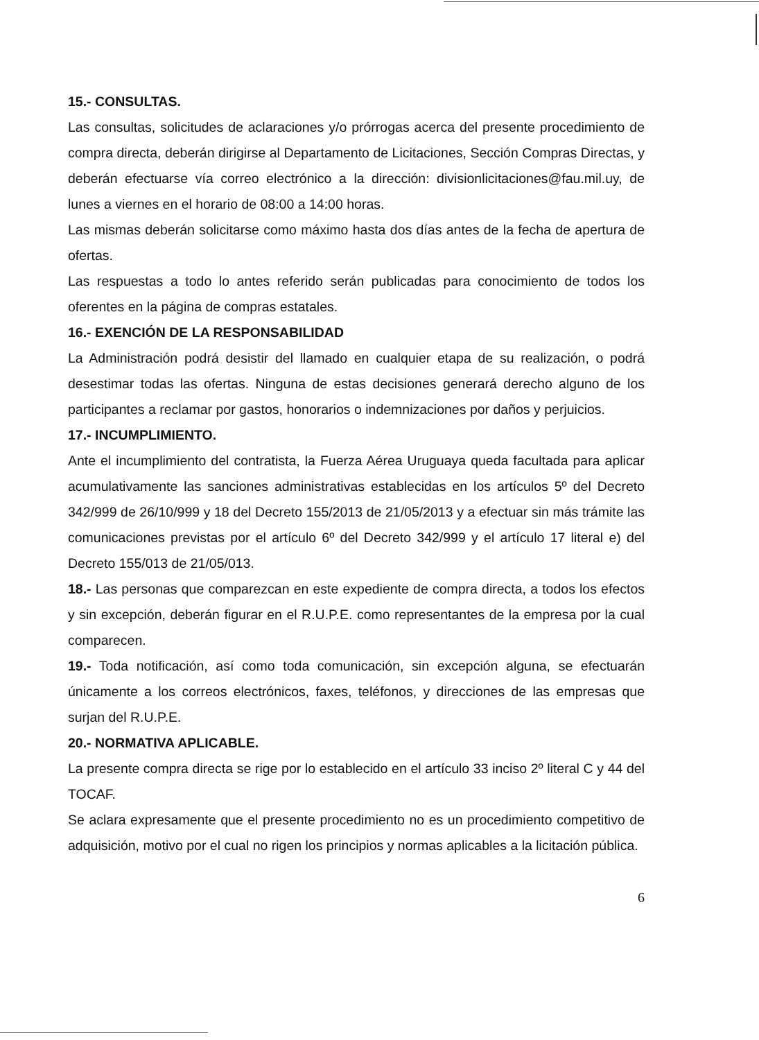15.- CONSULTAS.
Las consultas, solicitudes de aclaraciones y/o prórrogas acerca del presente procedimiento de compra directa, deberán dirigirse al Departamento de Licitaciones, Sección Compras Directas, y deberán efectuarse vía correo electrónico a la dirección: divisionlicitaciones@fau.mil.uy, de lunes a viernes en el horario de 08:00 a 14:00 horas.
Las mismas deberán solicitarse como máximo hasta dos días antes de la fecha de apertura de ofertas.
Las respuestas a todo lo antes referido serán publicadas para conocimiento de todos los oferentes en la página de compras estatales.
16.- EXENCIÓN DE LA RESPONSABILIDAD
La Administración podrá desistir del llamado en cualquier etapa de su realización, o podrá desestimar todas las ofertas. Ninguna de estas decisiones generará derecho alguno de los participantes a reclamar por gastos, honorarios o indemnizaciones por daños y perjuicios.
17.- INCUMPLIMIENTO.
Ante el incumplimiento del contratista, la Fuerza Aérea Uruguaya queda facultada para aplicar acumulativamente las sanciones administrativas establecidas en los artículos 5º del Decreto 342/999 de 26/10/999 y 18 del Decreto 155/2013 de 21/05/2013 y a efectuar sin más trámite las comunicaciones previstas por el artículo 6º del Decreto 342/999 y el artículo 17 literal e) del Decreto 155/013 de 21/05/013.
18.- Las personas que comparezcan en este expediente de compra directa, a todos los efectos y sin excepción, deberán figurar en el R.U.P.E. como representantes de la empresa por la cual comparecen.
19.- Toda notificación, así como toda comunicación, sin excepción alguna, se efectuarán únicamente a los correos electrónicos, faxes, teléfonos, y direcciones de las empresas que surjan del R.U.P.E.
20.- NORMATIVA APLICABLE.
La presente compra directa se rige por lo establecido en el artículo 33 inciso 2º literal C y 44 del TOCAF.
Se aclara expresamente que el presente procedimiento no es un procedimiento competitivo de adquisición, motivo por el cual no rigen los principios y normas aplicables a la licitación pública.
6